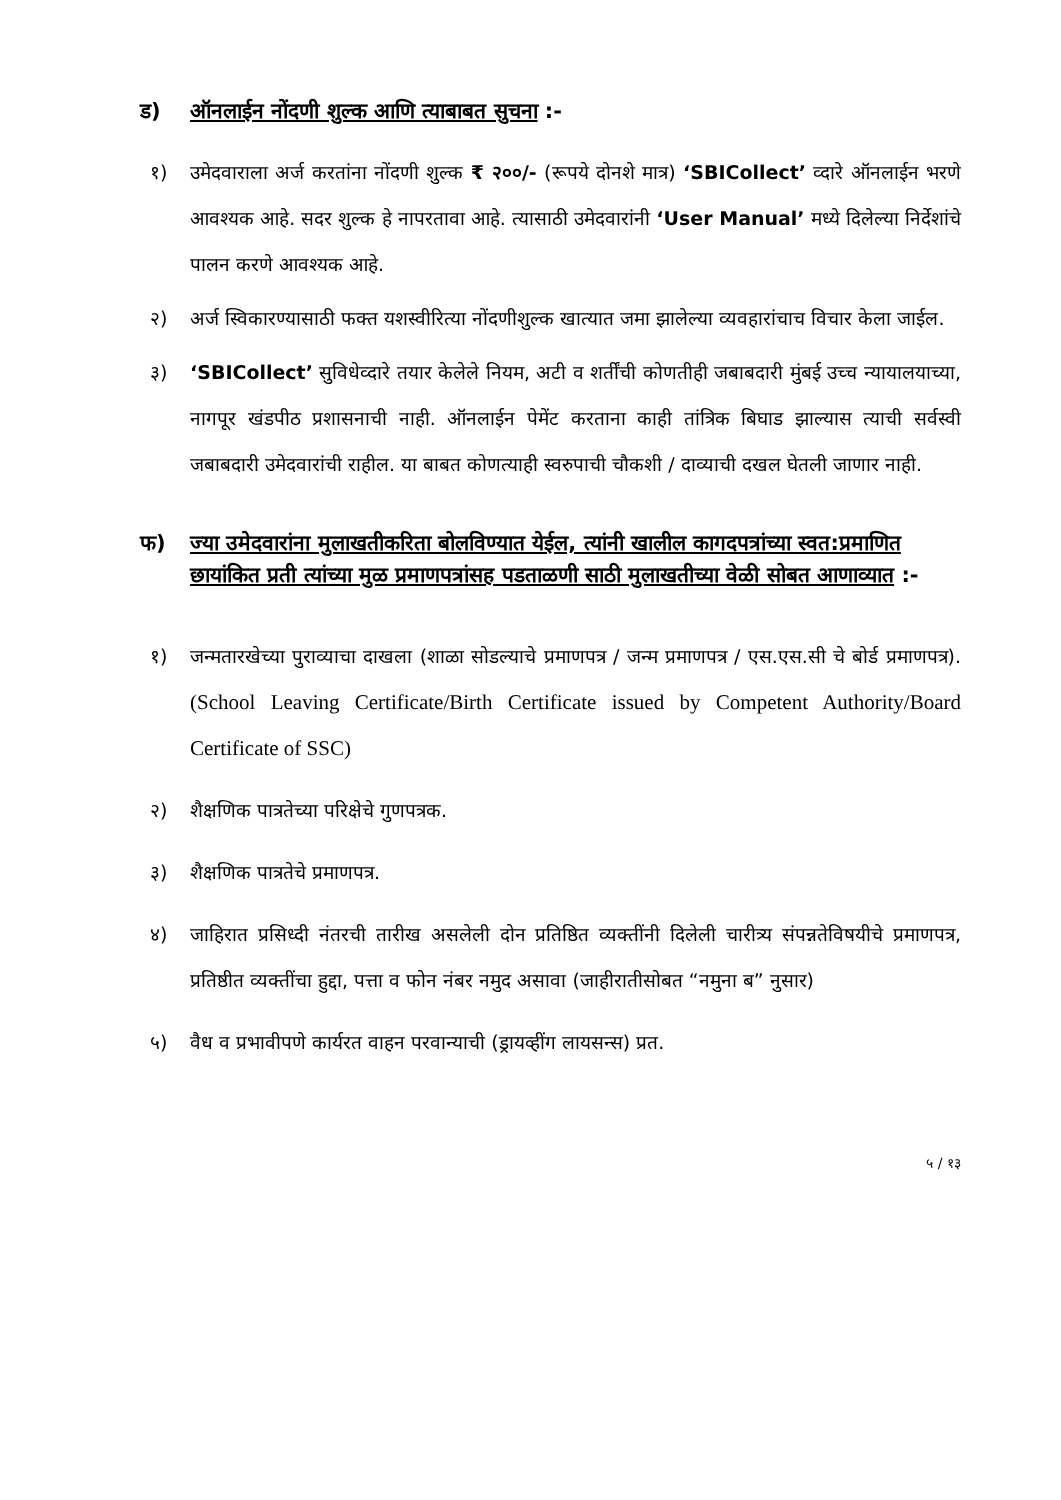ड) ऑनलाईन नोंदणी शुल्क आणि त्याबाबत सुचना :-
१) उमेदवाराला अर्ज करतांना नोंदणी शुल्क ₹ २००/- (रूपये दोनशे मात्र) ‘SBICollect’ व्दारे ऑनलाईन भरणे आवश्यक आहे. सदर शुल्क हे नापरतावा आहे. त्यासाठी उमेदवारांनी ‘User Manual’ मध्ये दिलेल्या निर्देशांचे पालन करणे आवश्यक आहे.
२) अर्ज स्विकारण्यासाठी फक्त यशस्वीरित्या नोंदणीशुल्क खात्यात जमा झालेल्या व्यवहारांचाच विचार केला जाईल.
३) ‘SBICollect’ सुविधेव्दारे तयार केलेले नियम, अटी व शर्तींची कोणतीही जबाबदारी मुंबई उच्च न्यायालयाच्या, नागपूर खंडपीठ प्रशासनाची नाही. ऑनलाईन पेमेंट करताना काही तांत्रिक बिघाड झाल्यास त्याची सर्वस्वी जबाबदारी उमेदवारांची राहील. या बाबत कोणत्याही स्वरुपाची चौकशी / दाव्याची दखल घेतली जाणार नाही.
फ) ज्या उमेदवारांना मुलाखतीकरिता बोलविण्यात येईल, त्यांनी खालील कागदपत्रांच्या स्वत:प्रमाणित छायांकित प्रती त्यांच्या मुळ प्रमाणपत्रांसह पडताळणी साठी मुलाखतीच्या वेळी सोबत आणाव्यात :-
१) जन्मतारखेच्या पुराव्याचा दाखला (शाळा सोडल्याचे प्रमाणपत्र / जन्म प्रमाणपत्र / एस.एस.सी चे बोर्ड प्रमाणपत्र). (School Leaving Certificate/Birth Certificate issued by Competent Authority/Board Certificate of SSC)
२) शैक्षणिक पात्रतेच्या परिक्षेचे गुणपत्रक.
३) शैक्षणिक पात्रतेचे प्रमाणपत्र.
४) जाहिरात प्रसिध्दी नंतरची तारीख असलेली दोन प्रतिष्ठित व्यक्तींनी दिलेली चारीत्र्य संपन्नतेविषयीचे प्रमाणपत्र, प्रतिष्ठीत व्यक्तींचा हुद्दा, पत्ता व फोन नंबर नमुद असावा (जाहीरातीसोबत “नमुना ब” नुसार)
५) वैध व प्रभावीपणे कार्यरत वाहन परवान्याची (ड्रायव्हींग लायसन्स) प्रत.
५ / १३